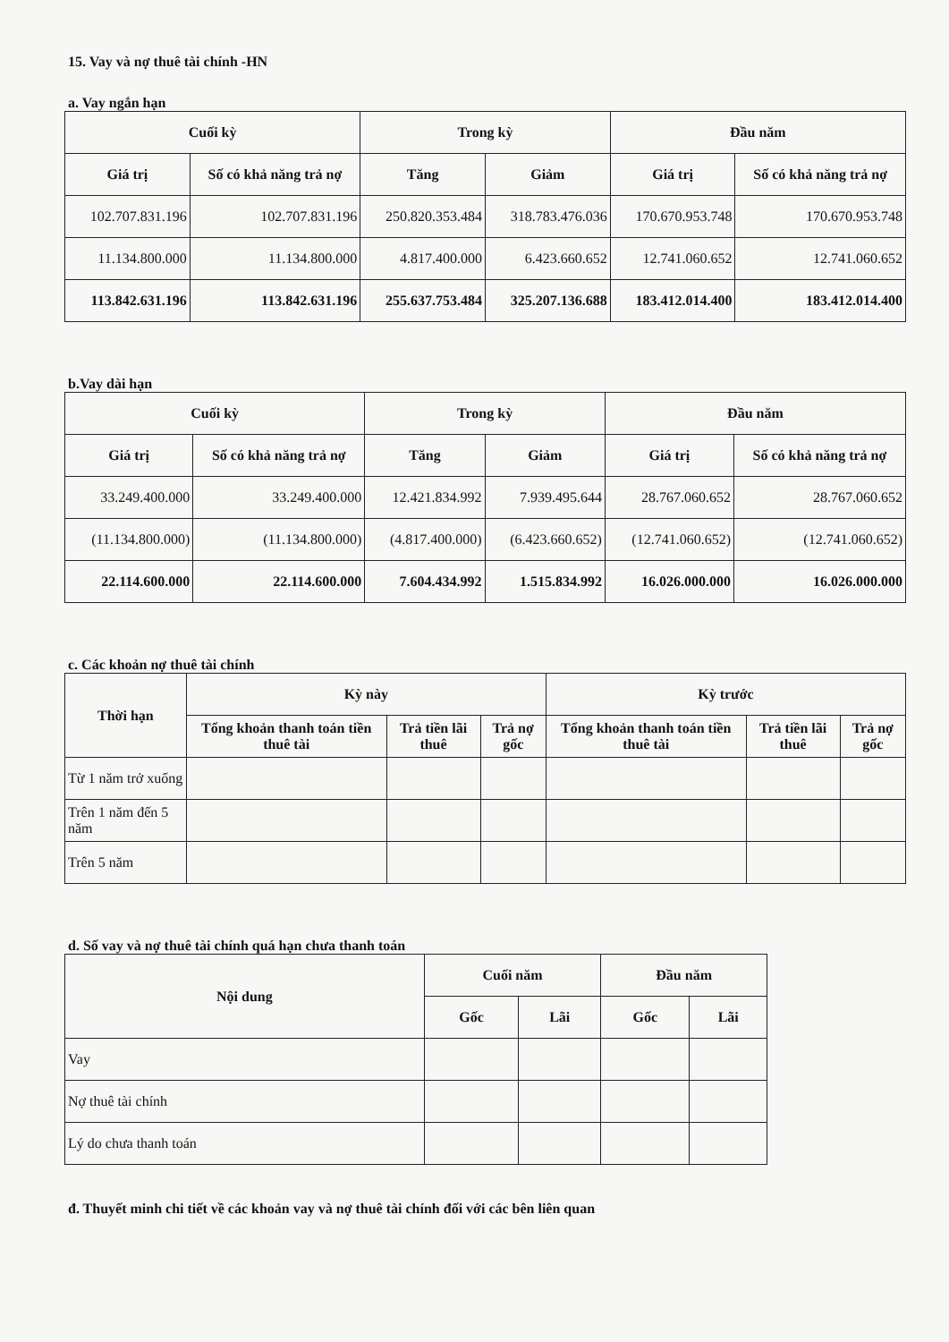15. Vay và nợ thuê tài chính -HN
a. Vay ngắn hạn
| Cuối kỳ | | Trong kỳ | | Đầu năm | |
| --- | --- | --- | --- | --- | --- |
| Giá trị | Số có khả năng trả nợ | Tăng | Giảm | Giá trị | Số có khả năng trả nợ |
| 102.707.831.196 | 102.707.831.196 | 250.820.353.484 | 318.783.476.036 | 170.670.953.748 | 170.670.953.748 |
| 11.134.800.000 | 11.134.800.000 | 4.817.400.000 | 6.423.660.652 | 12.741.060.652 | 12.741.060.652 |
| 113.842.631.196 | 113.842.631.196 | 255.637.753.484 | 325.207.136.688 | 183.412.014.400 | 183.412.014.400 |
b.Vay dài hạn
| Cuối kỳ | | Trong kỳ | | Đầu năm | |
| --- | --- | --- | --- | --- | --- |
| Giá trị | Số có khả năng trả nợ | Tăng | Giảm | Giá trị | Số có khả năng trả nợ |
| 33.249.400.000 | 33.249.400.000 | 12.421.834.992 | 7.939.495.644 | 28.767.060.652 | 28.767.060.652 |
| (11.134.800.000) | (11.134.800.000) | (4.817.400.000) | (6.423.660.652) | (12.741.060.652) | (12.741.060.652) |
| 22.114.600.000 | 22.114.600.000 | 7.604.434.992 | 1.515.834.992 | 16.026.000.000 | 16.026.000.000 |
c. Các khoản nợ thuê tài chính
| Thời hạn | Kỳ này | | | Kỳ trước | | |
| --- | --- | --- | --- | --- | --- | --- |
| | Tổng khoản thanh toán tiền thuê tài | Trả tiền lãi thuê | Trả nợ gốc | Tổng khoản thanh toán tiền thuê tài | Trả tiền lãi thuê | Trả nợ gốc |
| Từ 1 năm trở xuống | | | | | | |
| Trên 1 năm đến 5 năm | | | | | | |
| Trên 5 năm | | | | | | |
d. Số vay và nợ thuê tài chính quá hạn chưa thanh toán
| Nội dung | Cuối năm | | Đầu năm | |
| --- | --- | --- | --- | --- |
| | Gốc | Lãi | Gốc | Lãi |
| Vay | | | | |
| Nợ thuê tài chính | | | | |
| Lý do chưa thanh toán | | | | |
đ. Thuyết minh chi tiết về các khoản vay và nợ thuê tài chính đối với các bên liên quan